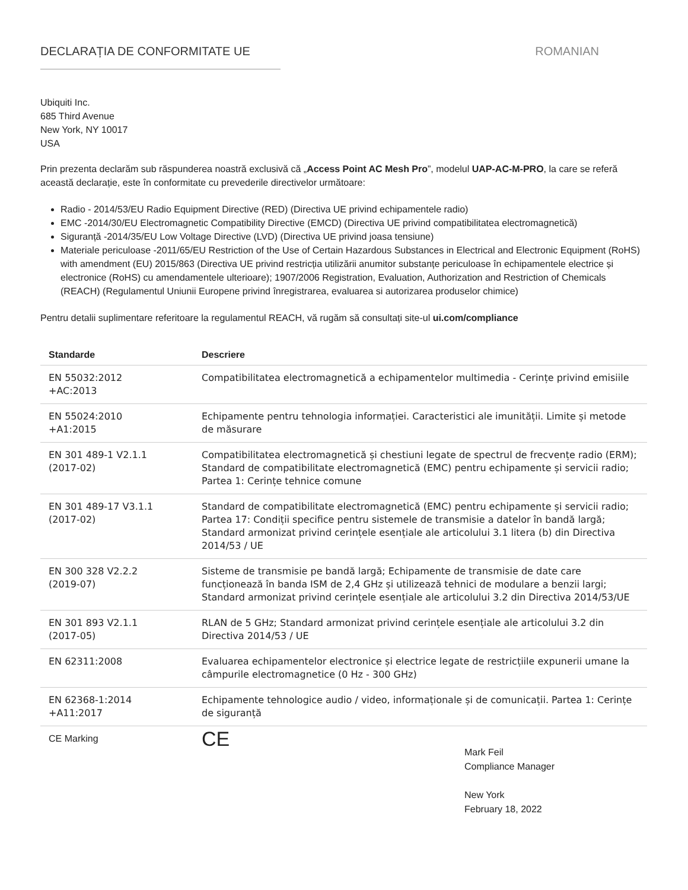DECLARAȚIA DE CONFORMITATE UE ROMANIAN
Ubiquiti Inc.
685 Third Avenue
New York, NY 10017
USA
Prin prezenta declarăm sub răspunderea noastră exclusivă că „Access Point AC Mesh Pro”, modelul UAP-AC-M-PRO, la care se referă această declarație, este în conformitate cu prevederile directivelor următoare:
Radio - 2014/53/EU Radio Equipment Directive (RED) (Directiva UE privind echipamentele radio)
EMC -2014/30/EU Electromagnetic Compatibility Directive (EMCD) (Directiva UE privind compatibilitatea electromagnetică)
Siguranță -2014/35/EU Low Voltage Directive (LVD) (Directiva UE privind joasa tensiune)
Materiale periculoase -2011/65/EU Restriction of the Use of Certain Hazardous Substances in Electrical and Electronic Equipment (RoHS) with amendment (EU) 2015/863 (Directiva UE privind restricția utilizării anumitor substanțe periculoase în echipamentele electrice și electronice (RoHS) cu amendamentele ulterioare); 1907/2006 Registration, Evaluation, Authorization and Restriction of Chemicals (REACH) (Regulamentul Uniunii Europene privind înregistrarea, evaluarea si autorizarea produselor chimice)
Pentru detalii suplimentare referitoare la regulamentul REACH, vă rugăm să consultați site-ul ui.com/compliance
| Standarde | Descriere |
| --- | --- |
| EN 55032:2012 +AC:2013 | Compatibilitatea electromagnetică a echipamentelor multimedia - Cerințe privind emisiile |
| EN 55024:2010 +A1:2015 | Echipamente pentru tehnologia informației. Caracteristici ale imunității. Limite și metode de măsurare |
| EN 301 489-1 V2.1.1 (2017-02) | Compatibilitatea electromagnetică și chestiuni legate de spectrul de frecvențe radio (ERM); Standard de compatibilitate electromagnetică (EMC) pentru echipamente și servicii radio; Partea 1: Cerințe tehnice comune |
| EN 301 489-17 V3.1.1 (2017-02) | Standard de compatibilitate electromagnetică (EMC) pentru echipamente și servicii radio; Partea 17: Condiții specifice pentru sistemele de transmisie a datelor în bandă largă; Standard armonizat privind cerințele esențiale ale articolului 3.1 litera (b) din Directiva 2014/53 / UE |
| EN 300 328 V2.2.2 (2019-07) | Sisteme de transmisie pe bandă largă; Echipamente de transmisie de date care funcționează în banda ISM de 2,4 GHz și utilizează tehnici de modulare a benzii largi; Standard armonizat privind cerințele esențiale ale articolului 3.2 din Directiva 2014/53/UE |
| EN 301 893 V2.1.1 (2017-05) | RLAN de 5 GHz; Standard armonizat privind cerințele esențiale ale articolului 3.2 din Directiva 2014/53 / UE |
| EN 62311:2008 | Evaluarea echipamentelor electronice și electrice legate de restricțiile expunerii umane la câmpurile electromagnetice (0 Hz - 300 GHz) |
| EN 62368-1:2014 +A11:2017 | Echipamente tehnologice audio / video, informaționale și de comunicații. Partea 1: Cerințe de siguranță |
| CE Marking | CE |
Mark Feil
Compliance Manager
New York
February 18, 2022